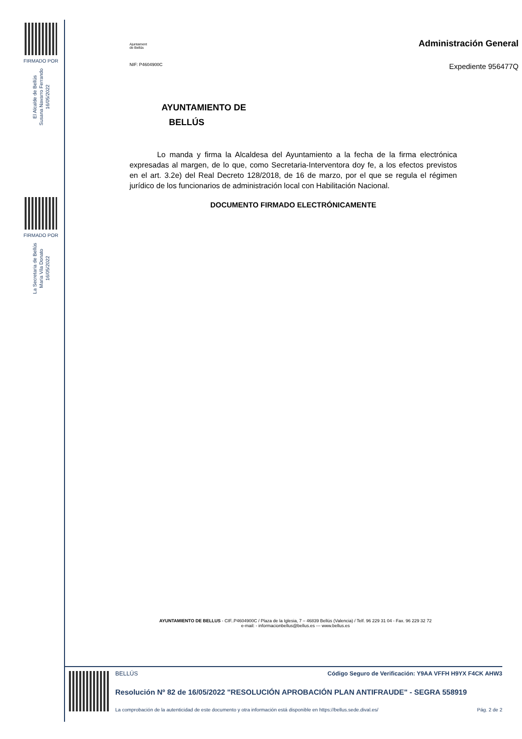FIRMADO POR
El Alcalde de Bellús
Susana Navarro Ferrando
16/05/2022
FIRMADO POR
La Secretaria de Bellús
Maria Vila Donato
16/05/2022
Ajuntament
de Bellús
Administración General
NIF: P4604900C
Expediente 956477Q
AYUNTAMIENTO DE
BELLÚS
Lo manda y firma la Alcaldesa del Ayuntamiento a la fecha de la firma electrónica expresadas al margen, de lo que, como Secretaria-Interventora doy fe, a los efectos previstos en el art. 3.2e) del Real Decreto 128/2018, de 16 de marzo, por el que se regula el régimen jurídico de los funcionarios de administración local con Habilitación Nacional.
DOCUMENTO FIRMADO ELECTRÓNICAMENTE
AYUNTAMIENTO DE BELLUS - CIF..P4604900C / Plaza de la Iglesia, 7 – 46839 Bellús (Valencia) / Telf. 96 229 31 04 - Fax. 96 229 32 72
e-mail: - informacionbellus@bellus.es --- www.bellus.es
BELLÚS Código Seguro de Verificación: Y9AA VFFH H9YX F4CK AHW3
Resolución Nº 82 de 16/05/2022 "RESOLUCIÓN APROBACIÓN PLAN ANTIFRAUDE" - SEGRA 558919
La comprobación de la autenticidad de este documento y otra información está disponible en https://bellus.sede.dival.es/ Pág. 2 de 2